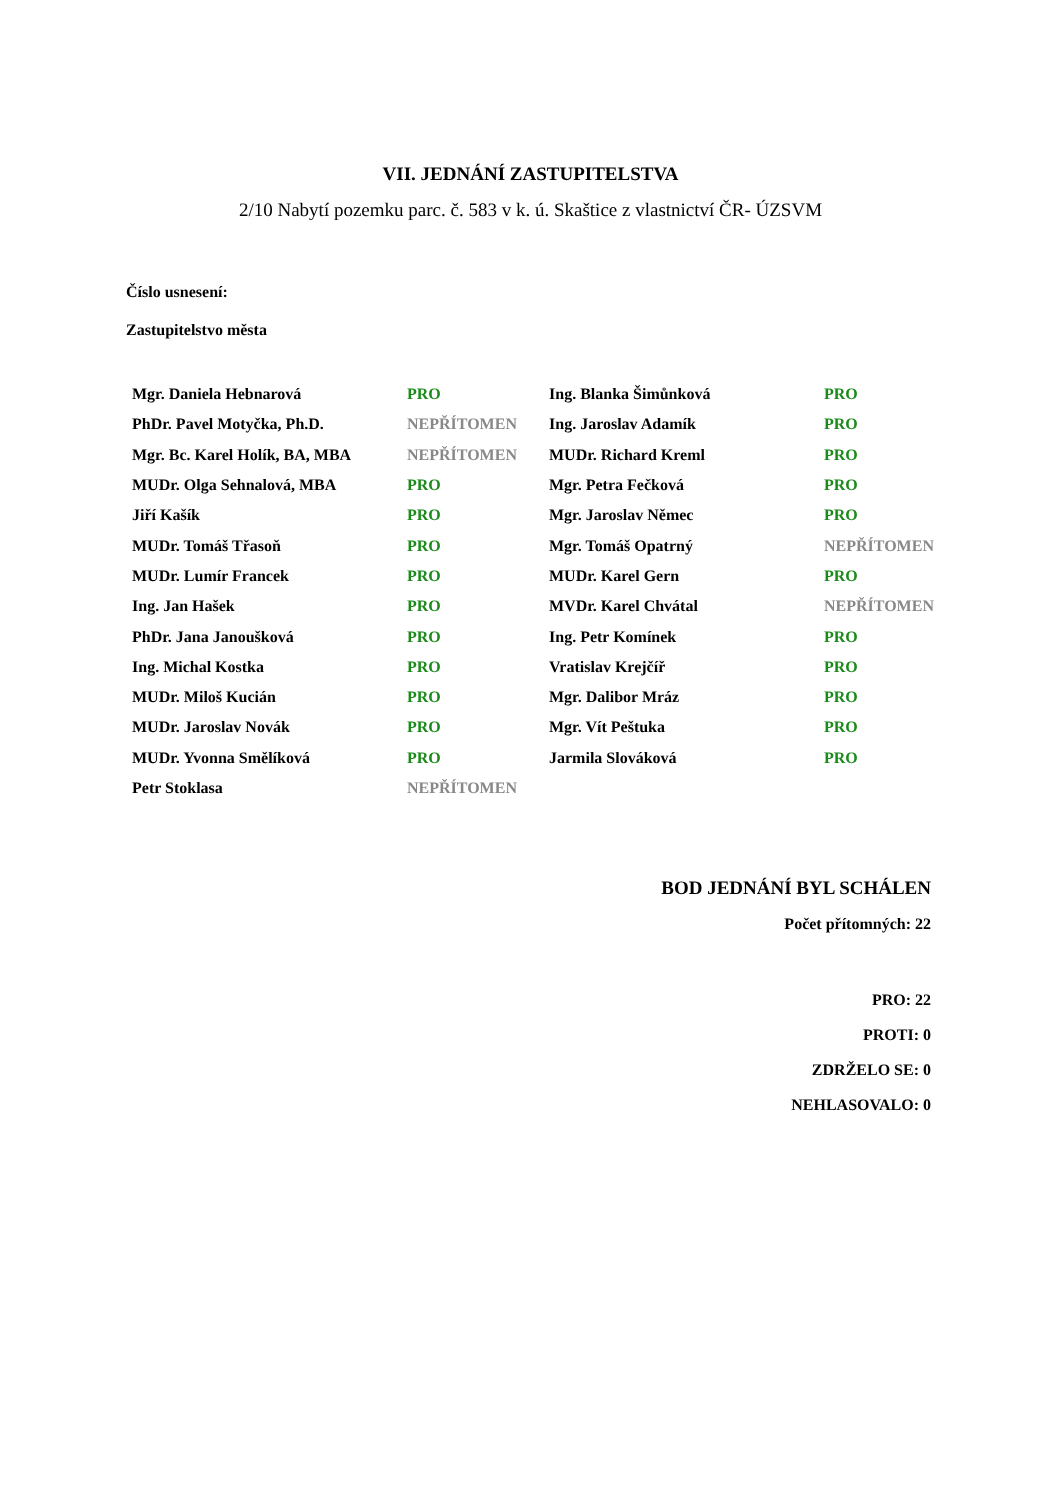VII. JEDNÁNÍ ZASTUPITELSTVA
2/10 Nabytí pozemku parc. č. 583 v k. ú. Skaštice z vlastnictví ČR- ÚZSVM
Číslo usnesení:
Zastupitelstvo města
| Mgr. Daniela Hebnarová | PRO | Ing. Blanka Šimůnková | PRO |
| PhDr. Pavel Motyčka, Ph.D. | NEPŘÍTOMEN | Ing. Jaroslav Adamík | PRO |
| Mgr. Bc. Karel Holík, BA, MBA | NEPŘÍTOMEN | MUDr. Richard Kreml | PRO |
| MUDr. Olga Sehnalová, MBA | PRO | Mgr. Petra Fečková | PRO |
| Jiří Kašík | PRO | Mgr. Jaroslav Němec | PRO |
| MUDr. Tomáš Třasoň | PRO | Mgr. Tomáš Opatrný | NEPŘÍTOMEN |
| MUDr. Lumír Francek | PRO | MUDr. Karel Gern | PRO |
| Ing. Jan Hašek | PRO | MVDr. Karel Chvátal | NEPŘÍTOMEN |
| PhDr. Jana Janoušková | PRO | Ing. Petr Komínek | PRO |
| Ing. Michal Kostka | PRO | Vratislav Krejčíř | PRO |
| MUDr. Miloš Kucián | PRO | Mgr. Dalibor Mráz | PRO |
| MUDr. Jaroslav Novák | PRO | Mgr. Vít Peštuka | PRO |
| MUDr. Yvonna Smělíková | PRO | Jarmila Slováková | PRO |
| Petr Stoklasa | NEPŘÍTOMEN | | |
BOD JEDNÁNÍ BYL SCHÁLEN
Počet přítomných: 22
PRO: 22
PROTI: 0
ZDRŽELO SE: 0
NEHLASOVALO: 0